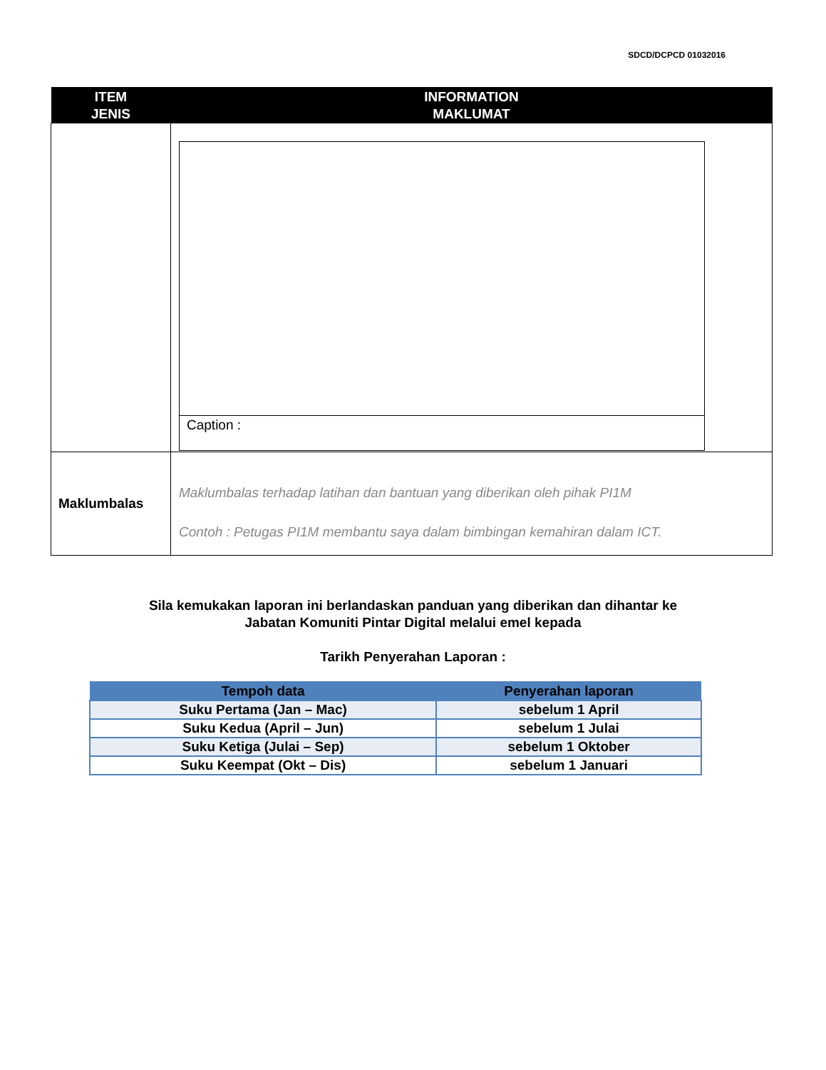SDCD/DCPCD 01032016
| ITEM JENIS | INFORMATION MAKLUMAT |
| --- | --- |
| | Caption : |
| Maklumbalas | Maklumbalas terhadap latihan dan bantuan yang diberikan oleh pihak PI1M Contoh : Petugas PI1M membantu saya dalam bimbingan kemahiran dalam ICT. |
Sila kemukakan laporan ini berlandaskan panduan yang diberikan dan dihantar ke
Jabatan Komuniti Pintar Digital melalui emel kepada
Tarikh Penyerahan Laporan :
| Tempoh data | Penyerahan laporan |
| --- | --- |
| Suku Pertama (Jan – Mac) | sebelum 1 April |
| Suku Kedua (April – Jun) | sebelum 1 Julai |
| Suku Ketiga (Julai – Sep) | sebelum 1 Oktober |
| Suku Keempat (Okt – Dis) | sebelum 1 Januari |